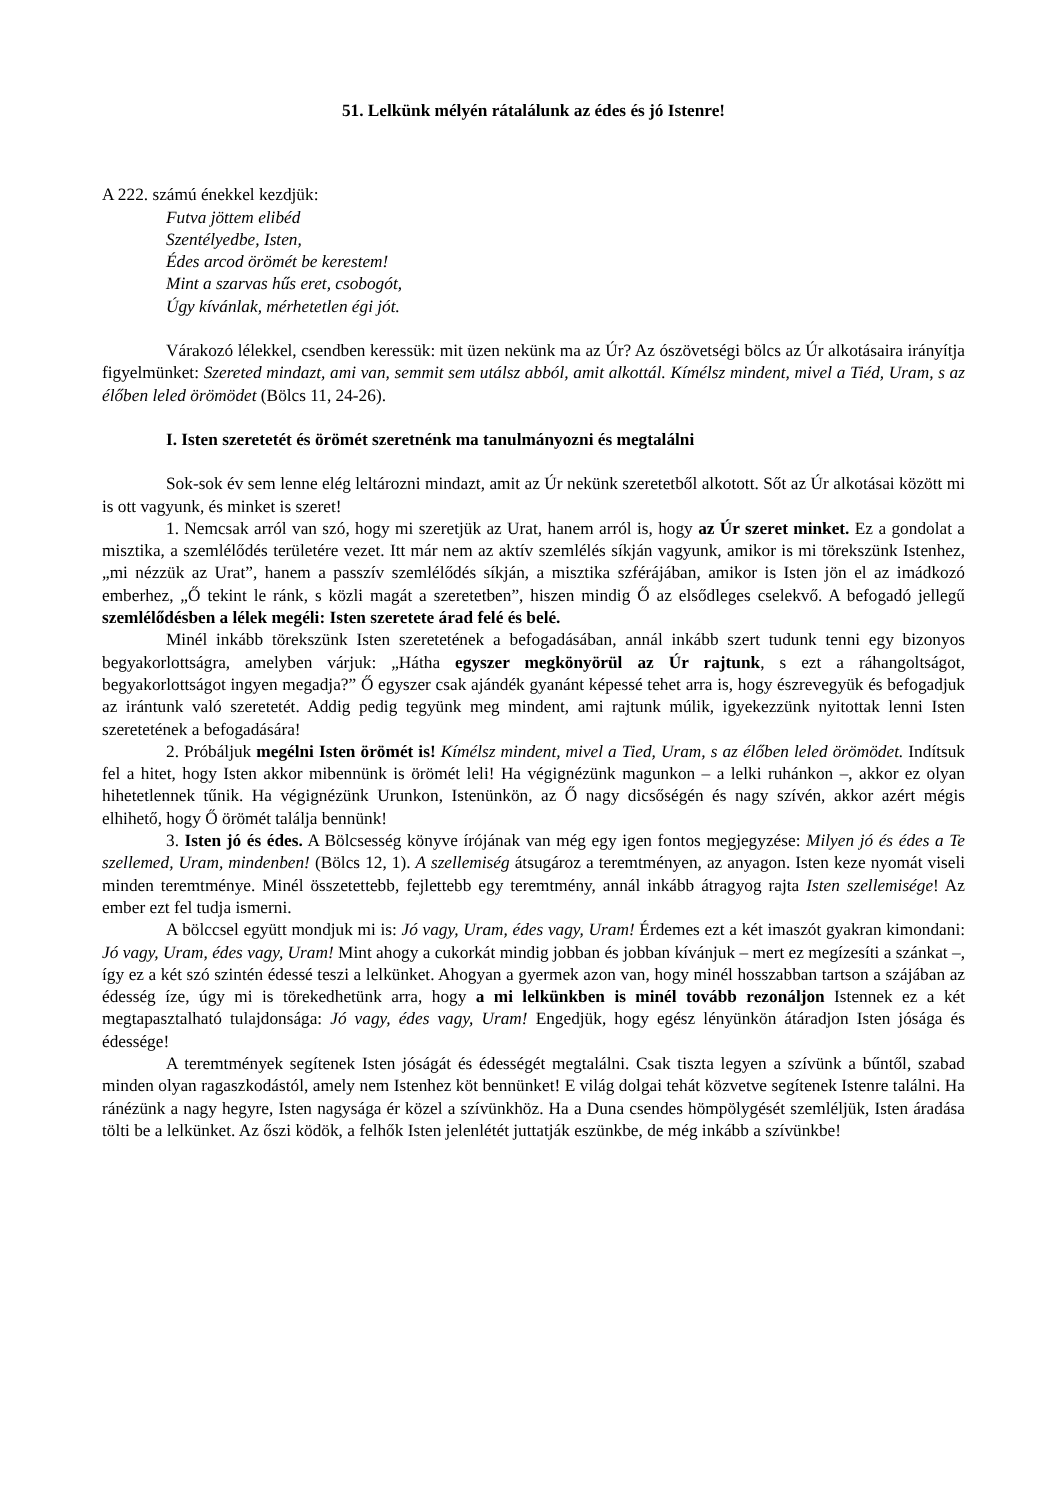51. Lelkünk mélyén rátalálunk az édes és jó Istenre!
A 222. számú énekkel kezdjük:
Futva jöttem elibéd
Szentélyedbe, Isten,
Édes arcod örömét be kerestem!
Mint a szarvas hűs eret, csobogót,
Úgy kívánlak, mérhetetlen égi jót.
Várakozó lélekkel, csendben keressük: mit üzen nekünk ma az Úr? Az ószövetségi bölcs az Úr alkotásaira irányítja figyelmünket: Szereted mindazt, ami van, semmit sem utálsz abból, amit alkottál. Kímélsz mindent, mivel a Tiéd, Uram, s az élőben leled örömödet (Bölcs 11, 24-26).
I. Isten szeretetét és örömét szeretnénk ma tanulmányozni és megtalálni
Sok-sok év sem lenne elég leltározni mindazt, amit az Úr nekünk szeretetből alkotott. Sőt az Úr alkotásai között mi is ott vagyunk, és minket is szeret!
1. Nemcsak arról van szó, hogy mi szeretjük az Urat, hanem arról is, hogy az Úr szeret minket. Ez a gondolat a misztika, a szemlélődés területére vezet. Itt már nem az aktív szemlélés síkján vagyunk, amikor is mi törekszünk Istenhez, „mi nézzük az Urat”, hanem a passzív szemlélődés síkján, a misztika szférájában, amikor is Isten jön el az imádkozó emberhez, „Ő tekint le ránk, s közli magát a szeretetben”, hiszen mindig Ő az elsődleges cselekvő. A befogadó jellegű szemlélődésben a lélek megéli: Isten szeretete árad felé és belé.
Minél inkább törekszünk Isten szeretetének a befogadásában, annál inkább szert tudunk tenni egy bizonyos begyakorlottságra, amelyben várjuk: „Hátha egyszer megkönyörül az Úr rajtunk, s ezt a ráhangoltságot, begyakorlottságot ingyen megadja?” Ő egyszer csak ajándék gyanánt képessé tehet arra is, hogy észrevegyük és befogadjuk az irántunk való szeretetét. Addig pedig tegyünk meg mindent, ami rajtunk múlik, igyekezzünk nyitottak lenni Isten szeretetének a befogadására!
2. Próbáljuk megélni Isten örömét is! Kímélsz mindent, mivel a Tied, Uram, s az élőben leled örömödet. Indítsuk fel a hitet, hogy Isten akkor mibennünk is örömét leli! Ha végignézünk magunkon – a lelki ruhánkon –, akkor ez olyan hihetetlennek tűnik. Ha végignézünk Urunkon, Istenünkön, az Ő nagy dicsőségén és nagy szívén, akkor azért mégis elhihető, hogy Ő örömét találja bennünk!
3. Isten jó és édes. A Bölcsesség könyve írójának van még egy igen fontos megjegyzése: Milyen jó és édes a Te szellemed, Uram, mindenben! (Bölcs 12, 1). A szellemiség átsugároz a teremtményen, az anyagon. Isten keze nyomát viseli minden teremtménye. Minél összetettebb, fejlettebb egy teremtmény, annál inkább átragyog rajta Isten szellemisége! Az ember ezt fel tudja ismerni.
A bölccsel együtt mondjuk mi is: Jó vagy, Uram, édes vagy, Uram! Érdemes ezt a két imaszót gyakran kimondani: Jó vagy, Uram, édes vagy, Uram! Mint ahogy a cukorkát mindig jobban és jobban kívánjuk – mert ez megízesíti a szánkat –, így ez a két szó szintén édessé teszi a lelkünket. Ahogyan a gyermek azon van, hogy minél hosszabban tartson a szájában az édesség íze, úgy mi is törekedhetünk arra, hogy a mi lelkünkben is minél tovább rezonáljon Istennek ez a két megtapasztalható tulajdonsága: Jó vagy, édes vagy, Uram! Engedjük, hogy egész lényünkön átáradjon Isten jósága és édessége!
A teremtmények segítenek Isten jóságát és édességét megtalálni. Csak tiszta legyen a szívünk a bűntől, szabad minden olyan ragaszkodástól, amely nem Istenhez köt bennünket! E világ dolgai tehát közvetve segítenek Istenre találni. Ha ránézünk a nagy hegyre, Isten nagysága ér közel a szívünkhöz. Ha a Duna csendes hömpölygését szemléljük, Isten áradása tölti be a lelkünket. Az őszi ködök, a felhők Isten jelenlétét juttatják eszünkbe, de még inkább a szívünkbe!